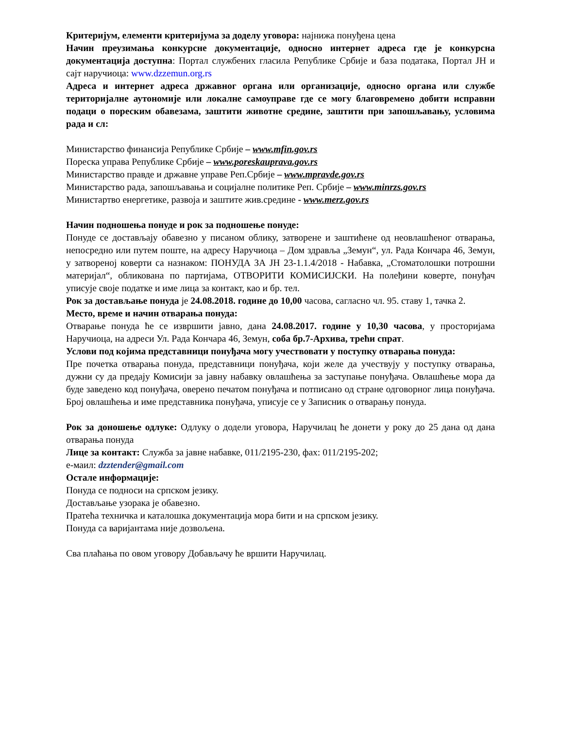Критеријум, елементи критеријума за доделу уговора: најнижа понуђена цена
Начин преузимања конкурсне документације, односно интернет адреса где је конкурсна документација доступна: Портал службених гласила Републике Србије и база података, Портал ЈН и сајт наручиоца: www.dzzemun.org.rs
Адреса и интернет адреса државног органа или организације, односно органа или службе територијалне аутономије или локалне самоуправе где се могу благовремено добити исправни подаци о пореским обавезама, заштити животне средине, заштити при запошљавању, условима рада и сл:
Министарство финансија Републике Србије – www.mfin.gov.rs
Пореска управа Републике Србије – www.poreskauprava.gov.rs
Министарство правде и државне управе Реп.Србије – www.mpravde.gov.rs
Министарство рада, запошљавања и социјалне политике Реп. Србије – www.minrzs.gov.rs
Министартво енергетике, развоја и заштите жив.средине - www.merz.gov.rs
Начин подношења понуде и рок за подношење понуде:
Понуде се достављају обавезно у писаном облику, затворене и заштићене од неовлашћеног отварања, непосредно или путем поште, на адресу Наручиоца – Дом здравља „Земун“, ул. Рада Кончара 46, Земун, у затвореној коверти са назнаком: ПОНУДА ЗА ЈН 23-1.1.4/2018 - Набавка, „Стоматолошки потрошни материјал“, обликована по партијама, ОТВОРИТИ КОМИСИЈСКИ. На полеђини коверте, понуђач уписује своје податке и име лица за контакт, као и бр. тел.
Рок за достављање понуда је 24.08.2018. године до 10,00 часова, сагласно чл. 95. ставу 1, тачка 2.
Место, време и начин отварања понуда:
Отварање понуда ће се извршити јавно, дана 24.08.2017. године у 10,30 часова, у просторијама Наручиоца, на адреси Ул. Рада Кончара 46, Земун, соба бр.7-Архива, трећи спрат.
Услови под којима представници понуђача могу учествовати у поступку отварања понуда:
Пре почетка отварања понуда, представници понуђача, који желе да учествују у поступку отварања, дужни су да предају Комисији за јавну набавку овлашћења за заступање понуђача. Овлашћење мора да буде заведено код понуђача, оверено печатом понуђача и потписано од стране одговорног лица понуђача. Број овлашћења и име представника понуђача, уписује се у Записник о отварању понуда.
Рок за доношење одлуке: Одлуку о додели уговора, Наручилац ће донети у року до 25 дана од дана отварања понуда
Лице за контакт: Служба за јавне набавке, 011/2195-230, фах: 011/2195-202;
е-маил: dzztender@gmail.com
Остале информације:
Понуда се подноси на српском језику.
Достављање узорака је обавезно.
Пратећа техничка и каталошка документација мора бити и на српском језику.
Понуда са варијантама није дозвољена.
Сва плаћања по овом уговору Добављачу ће вршити Наручилац.